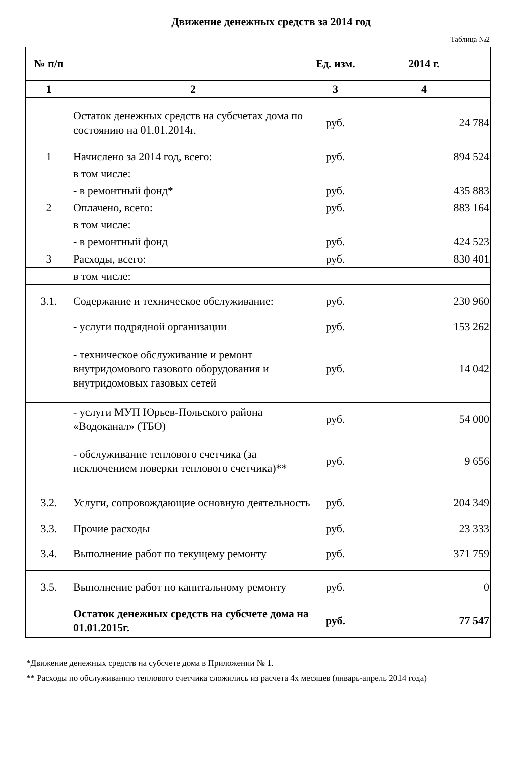Движение денежных средств за 2014 год
Таблица №2
| № п/п | | Ед. изм. | 2014 г. |
| --- | --- | --- | --- |
| 1 | 2 | 3 | 4 |
| | Остаток денежных средств на субсчетах дома по состоянию на 01.01.2014г. | руб. | 24 784 |
| 1 | Начислено за 2014 год, всего: | руб. | 894 524 |
| | в том числе: | | |
| | - в ремонтный фонд* | руб. | 435 883 |
| 2 | Оплачено, всего: | руб. | 883 164 |
| | в том числе: | | |
| | - в ремонтный фонд | руб. | 424 523 |
| 3 | Расходы, всего: | руб. | 830 401 |
| | в том числе: | | |
| 3.1. | Содержание и техническое обслуживание: | руб. | 230 960 |
| | - услуги подрядной организации | руб. | 153 262 |
| | - техническое обслуживание и ремонт внутридомового газового оборудования и внутридомовых газовых сетей | руб. | 14 042 |
| | - услуги МУП Юрьев-Польского района «Водоканал» (ТБО) | руб. | 54 000 |
| | - обслуживание теплового счетчика (за исключением поверки теплового счетчика)** | руб. | 9 656 |
| 3.2. | Услуги, сопровождающие основную деятельность | руб. | 204 349 |
| 3.3. | Прочие расходы | руб. | 23 333 |
| 3.4. | Выполнение работ по текущему ремонту | руб. | 371 759 |
| 3.5. | Выполнение работ по капитальному ремонту | руб. | 0 |
| | Остаток денежных средств на субсчете дома на 01.01.2015г. | руб. | 77 547 |
*Движение денежных средств на субсчете дома в Приложении № 1.
** Расходы по обслуживанию теплового счетчика сложились из расчета 4х месяцев (январь-апрель 2014 года)